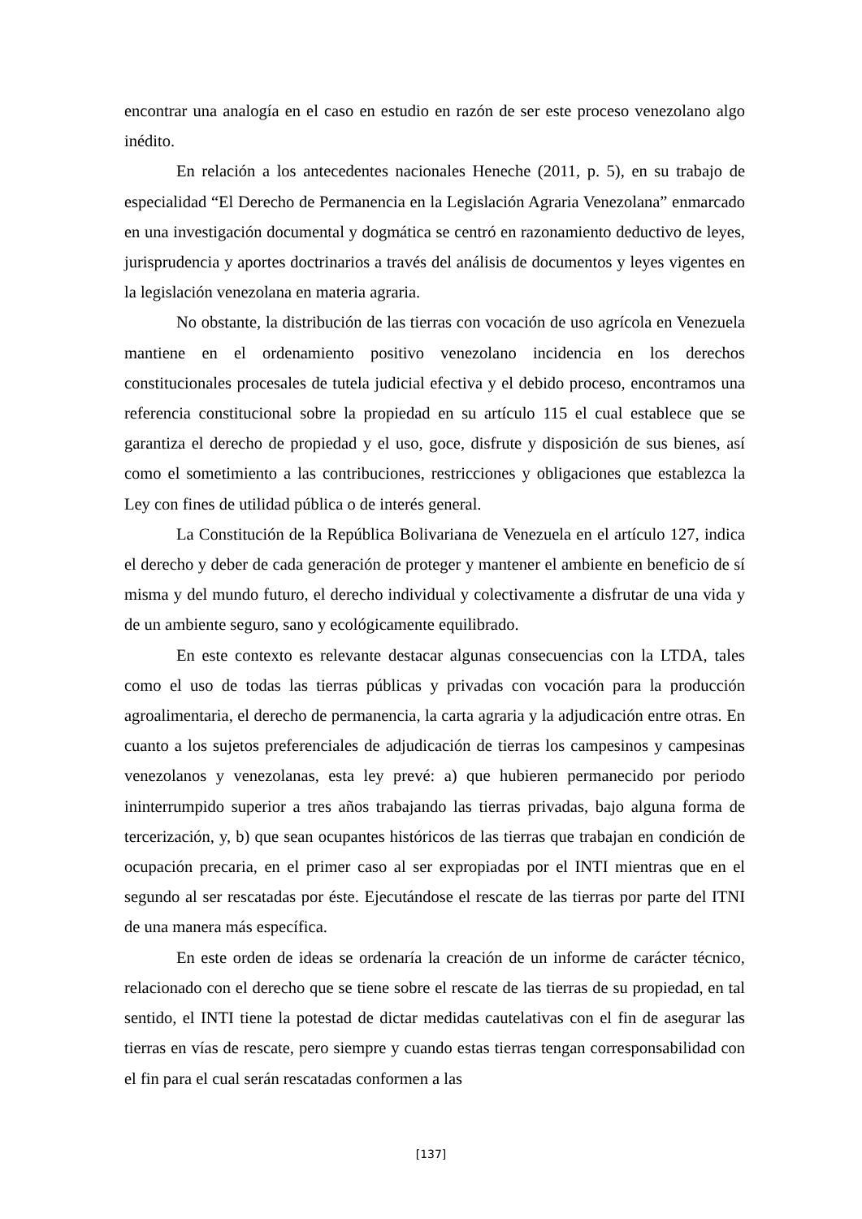encontrar una analogía en el caso en estudio en razón de ser este proceso venezolano algo inédito.
En relación a los antecedentes nacionales Heneche (2011, p. 5), en su trabajo de especialidad “El Derecho de Permanencia en la Legislación Agraria Venezolana” enmarcado en una investigación documental y dogmática se centró en razonamiento deductivo de leyes, jurisprudencia y aportes doctrinarios a través del análisis de documentos y leyes vigentes en la legislación venezolana en materia agraria.
No obstante, la distribución de las tierras con vocación de uso agrícola en Venezuela mantiene en el ordenamiento positivo venezolano incidencia en los derechos constitucionales procesales de tutela judicial efectiva y el debido proceso, encontramos una referencia constitucional sobre la propiedad en su artículo 115 el cual establece que se garantiza el derecho de propiedad y el uso, goce, disfrute y disposición de sus bienes, así como el sometimiento a las contribuciones, restricciones y obligaciones que establezca la Ley con fines de utilidad pública o de interés general.
La Constitución de la República Bolivariana de Venezuela en el artículo 127, indica el derecho y deber de cada generación de proteger y mantener el ambiente en beneficio de sí misma y del mundo futuro, el derecho individual y colectivamente a disfrutar de una vida y de un ambiente seguro, sano y ecológicamente equilibrado.
En este contexto es relevante destacar algunas consecuencias con la LTDA, tales como el uso de todas las tierras públicas y privadas con vocación para la producción agroalimentaria, el derecho de permanencia, la carta agraria y la adjudicación entre otras. En cuanto a los sujetos preferenciales de adjudicación de tierras los campesinos y campesinas venezolanos y venezolanas, esta ley prevé: a) que hubieren permanecido por periodo ininterrumpido superior a tres años trabajando las tierras privadas, bajo alguna forma de tercerización, y, b) que sean ocupantes históricos de las tierras que trabajan en condición de ocupación precaria, en el primer caso al ser expropiadas por el INTI mientras que en el segundo al ser rescatadas por éste. Ejecutándose el rescate de las tierras por parte del ITNI de una manera más específica.
En este orden de ideas se ordenaría la creación de un informe de carácter técnico, relacionado con el derecho que se tiene sobre el rescate de las tierras de su propiedad, en tal sentido, el INTI tiene la potestad de dictar medidas cautelativas con el fin de asegurar las tierras en vías de rescate, pero siempre y cuando estas tierras tengan corresponsabilidad con el fin para el cual serán rescatadas conformen a las
[137]